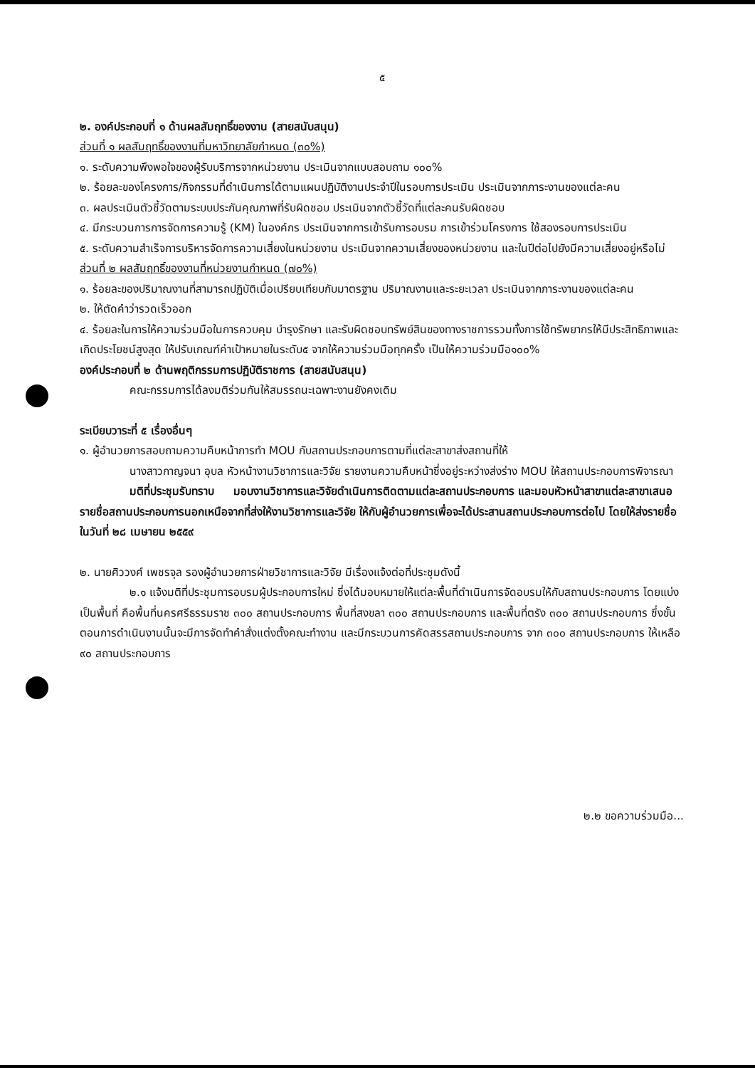๕
๒. องค์ประกอบที่ ๑ ด้านผลสัมฤทธิ์ของงาน (สายสนับสนุน)
ส่วนที่ ๑ ผลสัมฤทธิ์ของงานที่มหาวิทยาลัยกำหนด (๓๐%)
๑. ระดับความพึงพอใจของผู้รับบริการจากหน่วยงาน ประเมินจากแบบสอบถาม ๑๐๐%
๒. ร้อยละของโครงการ/กิจกรรมที่ดำเนินการได้ตามแผนปฏิบัติงานประจำปีในรอบการประเมิน ประเมินจากภาระงานของแต่ละคน
๓. ผลประเมินตัวชี้วัดตามระบบประกันคุณภาพที่รับผิดชอบ ประเมินจากตัวชี้วัดที่แต่ละคนรับผิดชอบ
๔. มีกระบวนการการจัดการความรู้ (KM) ในองค์กร ประเมินจากการเข้ารับการอบรม การเข้าร่วมโครงการ ใช้สองรอบการประเมิน
๕. ระดับความสำเร็จการบริหารจัดการความเสี่ยงในหน่วยงาน ประเมินจากความเสี่ยงของหน่วยงาน และในปีต่อไปยังมีความเสี่ยงอยู่หรือไม่
ส่วนที่ ๒ ผลสัมฤทธิ์ของงานที่หน่วยงานกำหนด (๗๐%)
๑. ร้อยละของปริมาณงานที่สามารถปฏิบัติเมื่อเปรียบเทียบกับมาตรฐาน ปริมาณงานและระยะเวลา ประเมินจากภาระงานของแต่ละคน
๒. ให้ตัดคำว่ารวดเร็วออก
๔. ร้อยละในการให้ความร่วมมือในการควบคุม บำรุงรักษา และรับผิดชอบทรัพย์สินของทางราชการรวมทั้งการใช้ทรัพยากรให้มีประสิทธิภาพและเกิดประโยชน์สูงสุด ให้ปรับเกณฑ์ค่าเป้าหมายในระดับ๕ จากให้ความร่วมมือทุกครั้ง เป็นให้ความร่วมมือ๑๐๐%
องค์ประกอบที่ ๒ ด้านพฤติกรรมการปฏิบัติราชการ (สายสนับสนุน)
คณะกรรมการได้ลงมติร่วมกันให้สมรรถนะเฉพาะงานยังคงเดิม
ระเบียบวาระที่ ๕ เรื่องอื่นๆ
๑. ผู้อำนวยการสอบถามความคืบหน้าการทำ MOU กับสถานประกอบการตามที่แต่ละสาขาส่งสถานที่ให้
นางสาวกาญจนา อุบล หัวหน้างานวิชาการและวิจัย รายงานความคืบหน้าซึ่งอยู่ระหว่างส่งร่าง MOU ให้สถานประกอบการพิจารณา
มติที่ประชุมรับทราบ มอบงานวิชาการและวิจัยดำเนินการติดตามแต่ละสถานประกอบการ และมอบหัวหน้าสาขาแต่ละสาขาเสนอรายชื่อสถานประกอบการนอกเหนือจากที่ส่งให้งานวิชาการและวิจัย ให้กับผู้อำนวยการเพื่อจะได้ประสานสถานประกอบการต่อไป โดยให้ส่งรายชื่อในวันที่ ๒๘ เมษายน ๒๕๕๙
๒. นายศิววงศ์ เพชรจุล รองผู้อำนวยการฝ่ายวิชาการและวิจัย มีเรื่องแจ้งต่อที่ประชุมดังนี้
๒.๑ แจ้งมติที่ประชุมการอบรมผู้ประกอบการใหม่ ซึ่งได้มอบหมายให้แต่ละพื้นที่ดำเนินการจัดอบรมให้กับสถานประกอบการ โดยแบ่งเป็นพื้นที่ คือพื้นที่นครศรีธรรมราช ๓๐๐ สถานประกอบการ พื้นที่สงขลา ๓๐๐ สถานประกอบการ และพื้นที่ตรัง ๓๐๐ สถานประกอบการ ซึ่งขั้นตอนการดำเนินงานนั้นจะมีการจัดทำคำสั่งแต่งตั้งคณะทำงาน และมีกระบวนการคัดสรรสถานประกอบการ จาก ๓๐๐ สถานประกอบการ ให้เหลือ ๙๐ สถานประกอบการ
๒.๒ ขอความร่วมมือ...